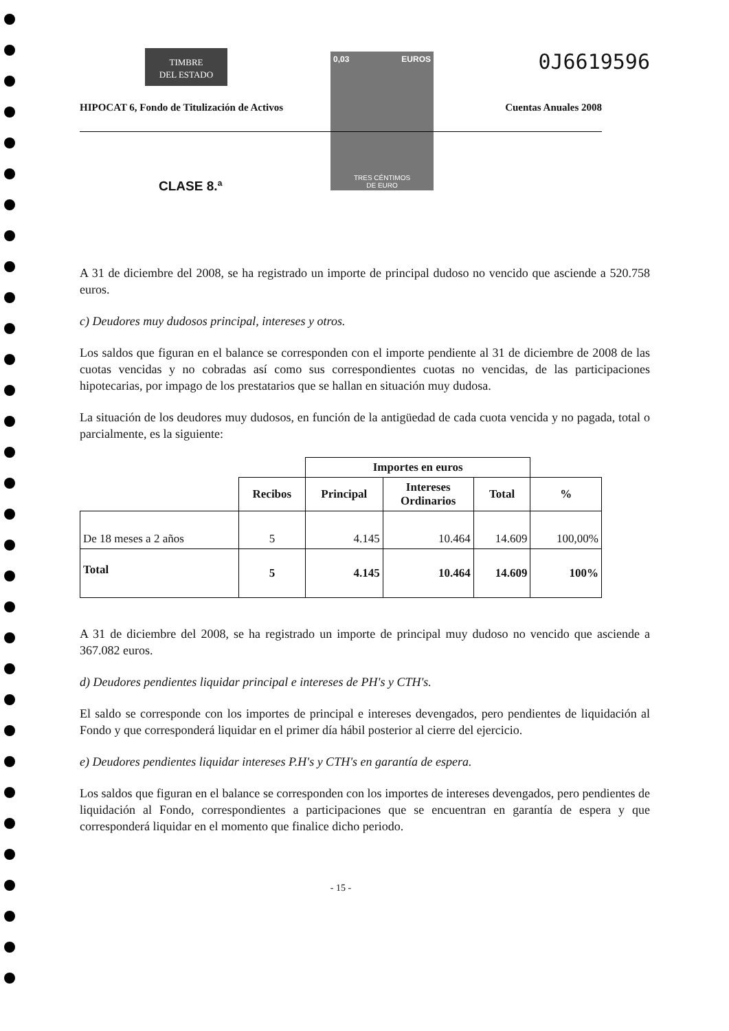TIMBRE
DEL ESTADO
0,03 EUROS
TRES CÉNTIMOS
DE EURO
0J6619596
HIPOCAT 6, Fondo de Titulización de Activos Cuentas Anuales 2008
CLASE 8.ª
A 31 de diciembre del 2008, se ha registrado un importe de principal dudoso no vencido que asciende a 520.758 euros.
c) Deudores muy dudosos principal, intereses y otros.
Los saldos que figuran en el balance se corresponden con el importe pendiente al 31 de diciembre de 2008 de las cuotas vencidas y no cobradas así como sus correspondientes cuotas no vencidas, de las participaciones hipotecarias, por impago de los prestatarios que se hallan en situación muy dudosa.
La situación de los deudores muy dudosos, en función de la antigüedad de cada cuota vencida y no pagada, total o parcialmente, es la siguiente:
| | | Importes en euros | | | |
| --- | --- | --- | --- | --- | --- |
| | Recibos | Principal | Intereses Ordinarios | Total | % |
| De 18 meses a 2 años | 5 | 4.145 | 10.464 | 14.609 | 100,00% |
| Total | 5 | 4.145 | 10.464 | 14.609 | 100% |
A 31 de diciembre del 2008, se ha registrado un importe de principal muy dudoso no vencido que asciende a 367.082 euros.
d) Deudores pendientes liquidar principal e intereses de PH's y CTH's.
El saldo se corresponde con los importes de principal e intereses devengados, pero pendientes de liquidación al Fondo y que corresponderá liquidar en el primer día hábil posterior al cierre del ejercicio.
e) Deudores pendientes liquidar intereses P.H's y CTH's en garantía de espera.
Los saldos que figuran en el balance se corresponden con los importes de intereses devengados, pero pendientes de liquidación al Fondo, correspondientes a participaciones que se encuentran en garantía de espera y que corresponderá liquidar en el momento que finalice dicho periodo.
- 15 -